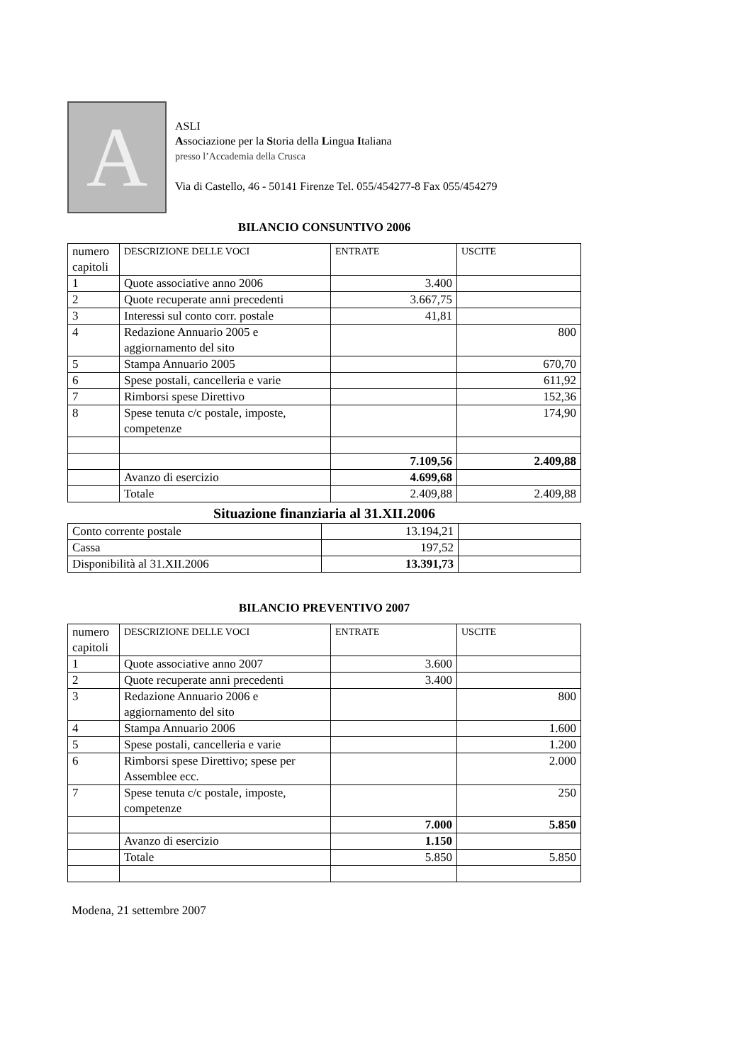A
ASLI
Associazione per la Storia della Lingua Italiana
presso l’Accademia della Crusca
Via di Castello, 46 - 50141 Firenze Tel. 055/454277-8 Fax 055/454279
BILANCIO CONSUNTIVO 2006
| numero capitoli | DESCRIZIONE DELLE VOCI | ENTRATE | USCITE |
| 1 | Quote associative anno 2006 | 3.400 | |
| 2 | Quote recuperate anni precedenti | 3.667,75 | |
| 3 | Interessi sul conto corr. postale | 41,81 | |
| 4 | Redazione Annuario 2005 e aggiornamento del sito | | 800 |
| 5 | Stampa Annuario 2005 | | 670,70 |
| 6 | Spese postali, cancelleria e varie | | 611,92 |
| 7 | Rimborsi spese Direttivo | | 152,36 |
| 8 | Spese tenuta c/c postale, imposte, competenze | | 174,90 |
| | | 7.109,56 | 2.409,88 |
| | Avanzo di esercizio | 4.699,68 | |
| | Totale | 2.409,88 | 2.409,88 |
Situazione finanziaria al 31.XII.2006
| Conto corrente postale | 13.194,21 | |
| Cassa | 197,52 | |
| Disponibilità al 31.XII.2006 | 13.391,73 | |
BILANCIO PREVENTIVO 2007
| numero capitoli | DESCRIZIONE DELLE VOCI | ENTRATE | USCITE |
| 1 | Quote associative anno 2007 | 3.600 | |
| 2 | Quote recuperate anni precedenti | 3.400 | |
| 3 | Redazione Annuario 2006 e aggiornamento del sito | | 800 |
| 4 | Stampa Annuario 2006 | | 1.600 |
| 5 | Spese postali, cancelleria e varie | | 1.200 |
| 6 | Rimborsi spese Direttivo; spese per Assemblee ecc. | | 2.000 |
| 7 | Spese tenuta c/c postale, imposte, competenze | | 250 |
| | | 7.000 | 5.850 |
| | Avanzo di esercizio | 1.150 | |
| | Totale | 5.850 | 5.850 |
Modena, 21 settembre 2007